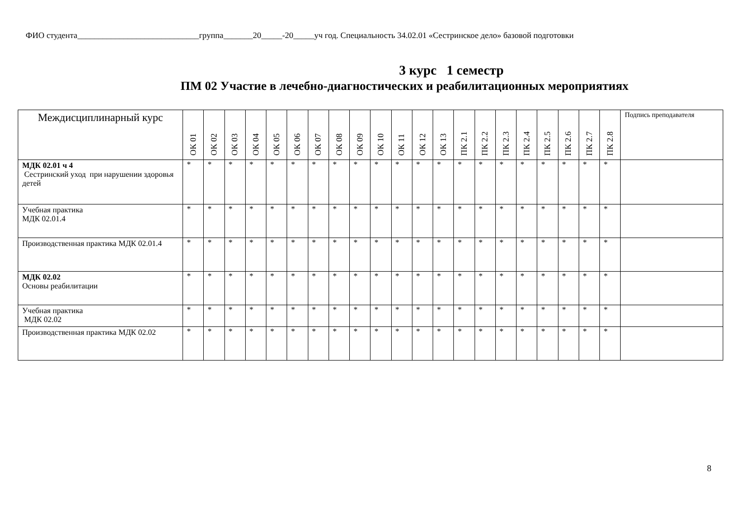ФИО студента_____________________________группа_______20_____-20_____уч год. Специальность 34.02.01 «Сестринское дело» базовой подготовки
3 курс 1 семестр
ПМ 02 Участие в лечебно-диагностических и реабилитационных мероприятиях
| Междисциплинарный курс | ОК 01 | ОК 02 | ОК 03 | ОК 04 | ОК 05 | ОК 06 | ОК 07 | ОК 08 | ОК 09 | ОК 10 | ОК 11 | ОК 12 | ОК 13 | ПК 2.1 | ПК 2.2 | ПК 2.3 | ПК 2.4 | ПК 2.5 | ПК 2.6 | ПК 2.7 | ПК 2.8 | Подпись преподавателя |
| --- | --- | --- | --- | --- | --- | --- | --- | --- | --- | --- | --- | --- | --- | --- | --- | --- | --- | --- | --- | --- | --- | --- |
| МДК 02.01 ч 4 Сестринский уход при нарушении здоровья детей | * | * | * | * | * | * | * | * | * | * | * | * | * | * | * | * | * | * | * | * | * | |
| Учебная практика МДК 02.01.4 | * | * | * | * | * | * | * | * | * | * | * | * | * | * | * | * | * | * | * | * | * | |
| Производственная практика МДК 02.01.4 | * | * | * | * | * | * | * | * | * | * | * | * | * | * | * | * | * | * | * | * | * | |
| МДК 02.02 Основы реабилитации | * | * | * | * | * | * | * | * | * | * | * | * | * | * | * | * | * | * | * | * | * | |
| Учебная практика МДК 02.02 | * | * | * | * | * | * | * | * | * | * | * | * | * | * | * | * | * | * | * | * | * | |
| Производственная практика МДК 02.02 | * | * | * | * | * | * | * | * | * | * | * | * | * | * | * | * | * | * | * | * | * | |
8